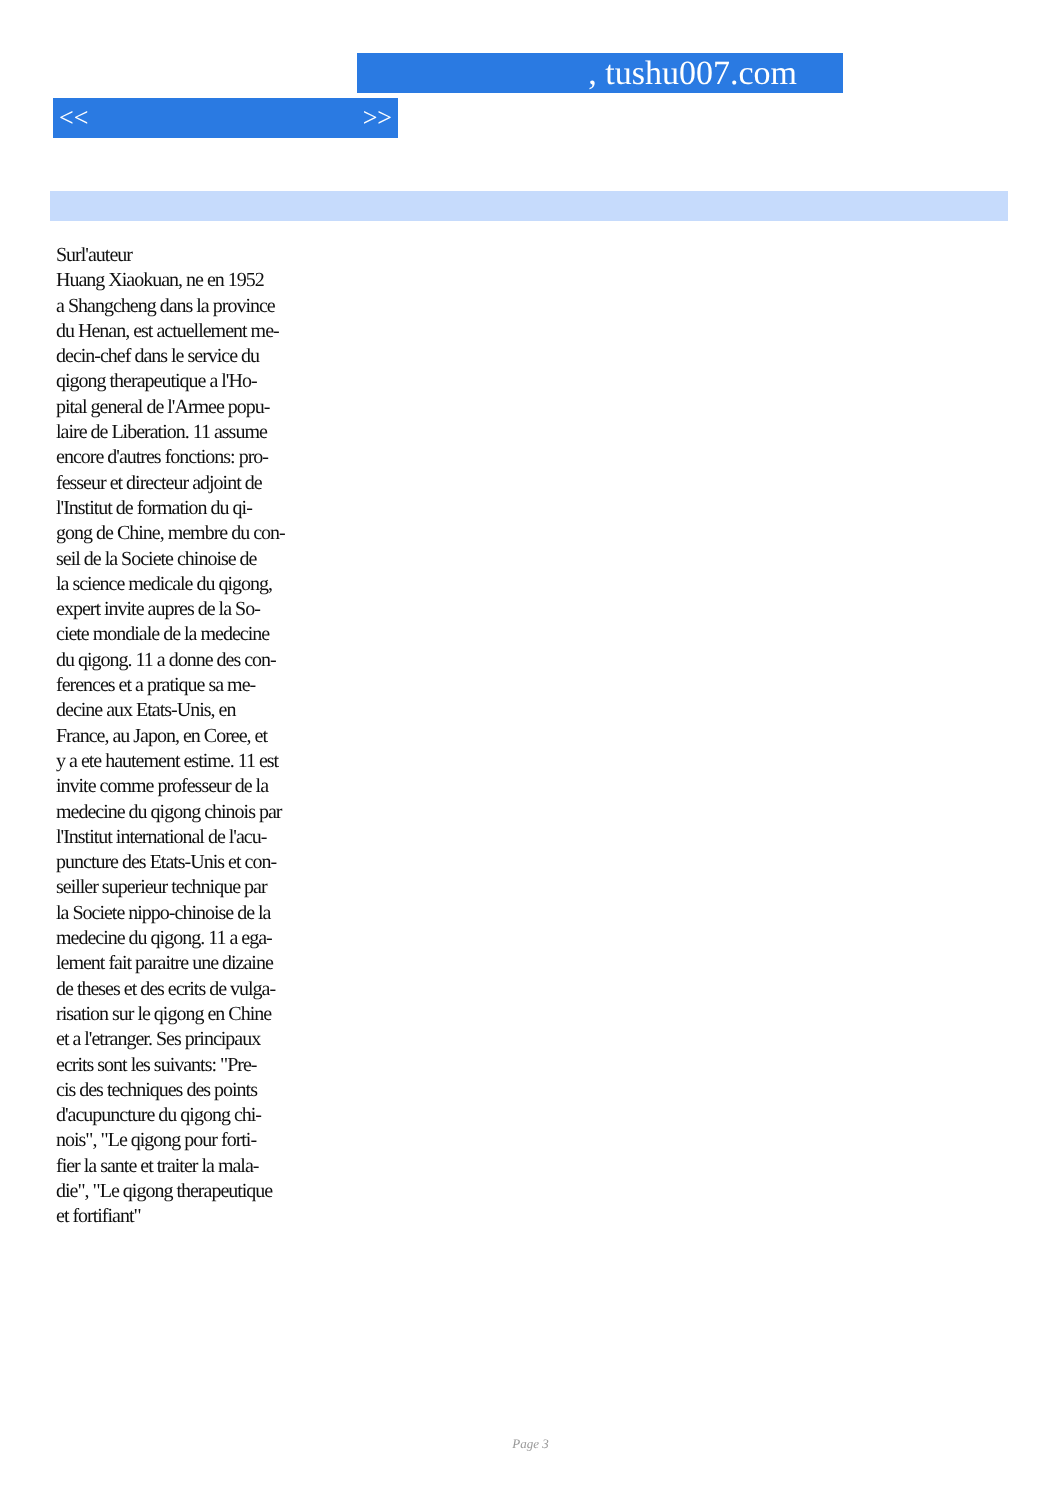, tushu007.com
<< >>
Surl'auteur
Huang Xiaokuan, ne en 1952
a Shangcheng dans la province
du Henan, est actuellement me-
decin-chef dans le service du
qigong therapeutique a l'Ho-
pital general de l'Armee popu-
laire de Liberation. 11 assume
encore d'autres fonctions: pro-
fesseur et directeur adjoint de
l'Institut de formation du qi-
gong de Chine, membre du con-
seil de la Societe chinoise de
la science medicale du qigong,
expert invite aupres de la So-
ciete mondiale de la medecine
du qigong. 11 a donne des con-
ferences et a pratique sa me-
decine aux Etats-Unis, en
France, au Japon, en Coree, et
y a ete hautement estime. 11 est
invite comme professeur de la
medecine du qigong chinois par
l'Institut international de l'acu-
puncture des Etats-Unis et con-
seiller superieur technique par
la Societe nippo-chinoise de la
medecine du qigong. 11 a ega-
lement fait paraitre une dizaine
de theses et des ecrits de vulga-
risation sur le qigong en Chine
et a l'etranger. Ses principaux
ecrits sont les suivants: "Pre-
cis des techniques des points
d'acupuncture du qigong chi-
nois", "Le qigong pour forti-
fier la sante et traiter la mala-
die", "Le qigong therapeutique
et fortifiant"
Page 3